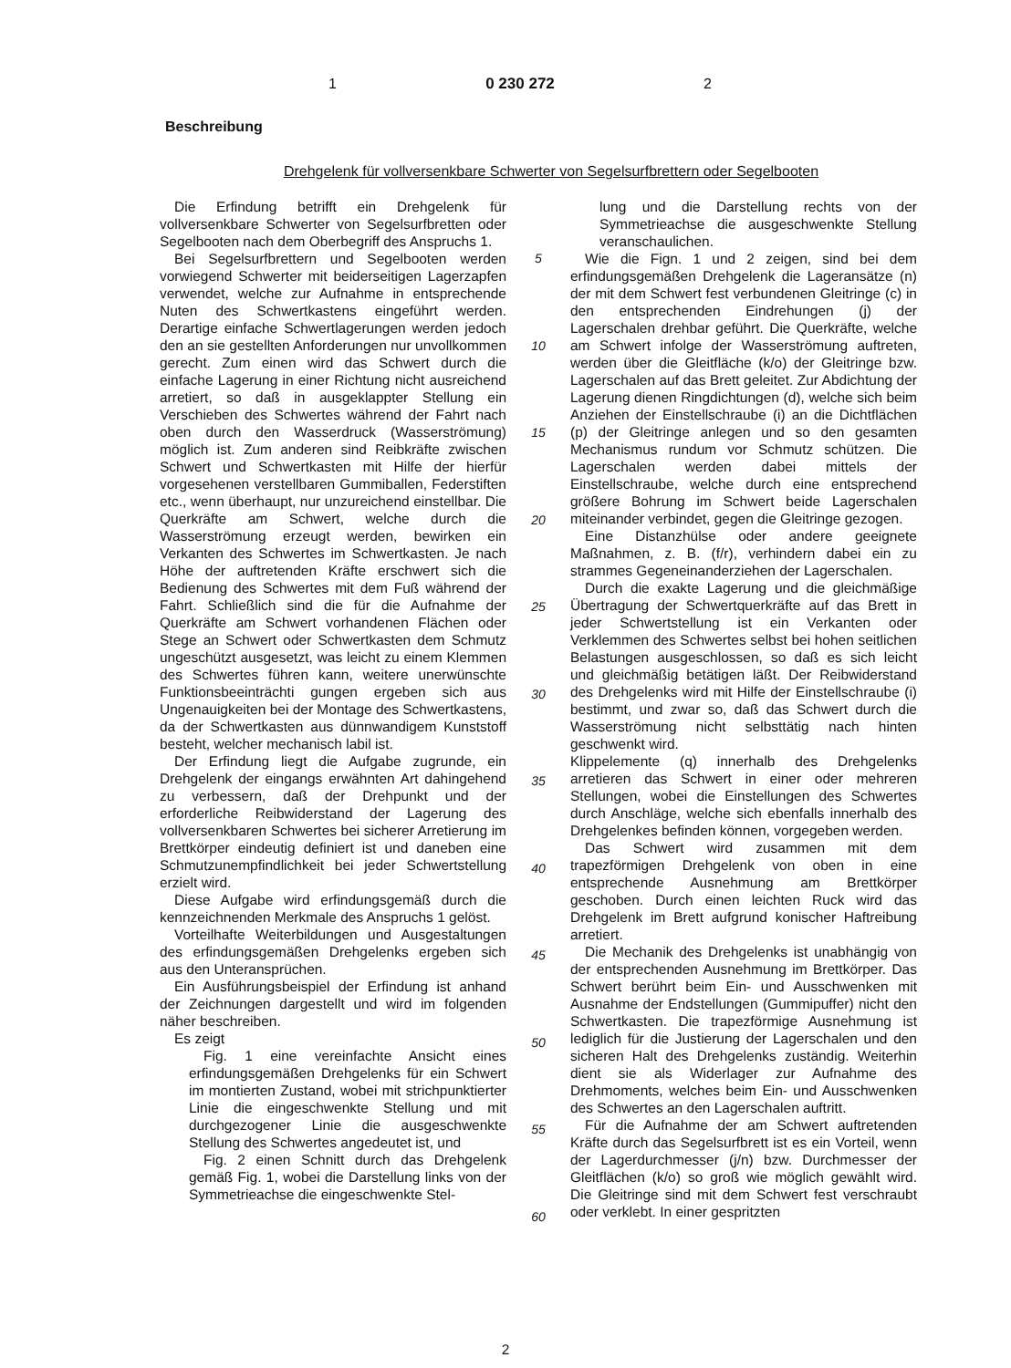1 0 230 272 2
Beschreibung
Drehgelenk für vollversenkbare Schwerter von Segelsurfbrettern oder Segelbooten
Die Erfindung betrifft ein Drehgelenk für vollversenkbare Schwerter von Segelsurfbretten oder Segelbooten nach dem Oberbegriff des Anspruchs 1.
Bei Segelsurfbrettern und Segelbooten werden vorwiegend Schwerter mit beiderseitigen Lagerzapfen verwendet, welche zur Aufnahme in entsprechende Nuten des Schwertkastens eingeführt werden. Derartige einfache Schwertlagerungen werden jedoch den an sie gestellten Anforderungen nur unvollkommen gerecht. Zum einen wird das Schwert durch die einfache Lagerung in einer Richtung nicht ausreichend arretiert, so daß in ausgeklappter Stellung ein Verschieben des Schwertes während der Fahrt nach oben durch den Wasserdruck (Wasserströmung) möglich ist. Zum anderen sind Reibkräfte zwischen Schwert und Schwertkasten mit Hilfe der hierfür vorgesehenen verstellbaren Gummiballen, Federstiften etc., wenn überhaupt, nur unzureichend einstellbar. Die Querkräfte am Schwert, welche durch die Wasserströmung erzeugt werden, bewirken ein Verkanten des Schwertes im Schwertkasten. Je nach Höhe der auftretenden Kräfte erschwert sich die Bedienung des Schwertes mit dem Fuß während der Fahrt. Schließlich sind die für die Aufnahme der Querkräfte am Schwert vorhandenen Flächen oder Stege an Schwert oder Schwertkasten dem Schmutz ungeschützt ausgesetzt, was leicht zu einem Klemmen des Schwertes führen kann, weitere unerwünschte Funktionsbeeinträchti gungen ergeben sich aus Ungenauigkeiten bei der Montage des Schwertkastens, da der Schwertkasten aus dünnwandigem Kunststoff besteht, welcher mechanisch labil ist.
Der Erfindung liegt die Aufgabe zugrunde, ein Drehgelenk der eingangs erwähnten Art dahingehend zu verbessern, daß der Drehpunkt und der erforderliche Reibwiderstand der Lagerung des vollversenkbaren Schwertes bei sicherer Arretierung im Brettkörper eindeutig definiert ist und daneben eine Schmutzunempfindlichkeit bei jeder Schwertstellung erzielt wird.
Diese Aufgabe wird erfindungsgemäß durch die kennzeichnenden Merkmale des Anspruchs 1 gelöst.
Vorteilhafte Weiterbildungen und Ausgestaltungen des erfindungsgemäßen Drehgelenks ergeben sich aus den Unteransprüchen.
Ein Ausführungsbeispiel der Erfindung ist anhand der Zeichnungen dargestellt und wird im folgenden näher beschreiben.
Es zeigt
Fig. 1 eine vereinfachte Ansicht eines erfindungsgemäßen Drehgelenks für ein Schwert im montierten Zustand, wobei mit strichpunktierter Linie die eingeschwenkte Stellung und mit durchgezogener Linie die ausgeschwenkte Stellung des Schwertes angedeutet ist, und
Fig. 2 einen Schnitt durch das Drehgelenk gemäß Fig. 1, wobei die Darstellung links von der Symmetrieachse die eingeschwenkte Stel-
5
10
15
20
25
30
35
40
45
50
55
60
lung und die Darstellung rechts von der Symmetrieachse die ausgeschwenkte Stellung veranschaulichen.
Wie die Fign. 1 und 2 zeigen, sind bei dem erfindungsgemäßen Drehgelenk die Lageransätze (n) der mit dem Schwert fest verbundenen Gleitringe (c) in den entsprechenden Eindrehungen (j) der Lagerschalen drehbar geführt. Die Querkräfte, welche am Schwert infolge der Wasserströmung auftreten, werden über die Gleitfläche (k/o) der Gleitringe bzw. Lagerschalen auf das Brett geleitet. Zur Abdichtung der Lagerung dienen Ringdichtungen (d), welche sich beim Anziehen der Einstellschraube (i) an die Dichtflächen (p) der Gleitringe anlegen und so den gesamten Mechanismus rundum vor Schmutz schützen. Die Lagerschalen werden dabei mittels der Einstellschraube, welche durch eine entsprechend größere Bohrung im Schwert beide Lagerschalen miteinander verbindet, gegen die Gleitringe gezogen.
Eine Distanzhülse oder andere geeignete Maßnahmen, z. B. (f/r), verhindern dabei ein zu strammes Gegeneinanderziehen der Lagerschalen.
Durch die exakte Lagerung und die gleichmäßige Übertragung der Schwertquerkräfte auf das Brett in jeder Schwertstellung ist ein Verkanten oder Verklemmen des Schwertes selbst bei hohen seitlichen Belastungen ausgeschlossen, so daß es sich leicht und gleichmäßig betätigen läßt. Der Reibwiderstand des Drehgelenks wird mit Hilfe der Einstellschraube (i) bestimmt, und zwar so, daß das Schwert durch die Wasserströmung nicht selbsttätig nach hinten geschwenkt wird.
Klippelemente (q) innerhalb des Drehgelenks arretieren das Schwert in einer oder mehreren Stellungen, wobei die Einstellungen des Schwertes durch Anschläge, welche sich ebenfalls innerhalb des Drehgelenkes befinden können, vorgegeben werden.
Das Schwert wird zusammen mit dem trapezförmigen Drehgelenk von oben in eine entsprechende Ausnehmung am Brettkörper geschoben. Durch einen leichten Ruck wird das Drehgelenk im Brett aufgrund konischer Haftreibung arretiert.
Die Mechanik des Drehgelenks ist unabhängig von der entsprechenden Ausnehmung im Brettkörper. Das Schwert berührt beim Ein- und Ausschwenken mit Ausnahme der Endstellungen (Gummipuffer) nicht den Schwertkasten. Die trapezförmige Ausnehmung ist lediglich für die Justierung der Lagerschalen und den sicheren Halt des Drehgelenks zuständig. Weiterhin dient sie als Widerlager zur Aufnahme des Drehmoments, welches beim Ein- und Ausschwenken des Schwertes an den Lagerschalen auftritt.
Für die Aufnahme der am Schwert auftretenden Kräfte durch das Segelsurfbrett ist es ein Vorteil, wenn der Lagerdurchmesser (j/n) bzw. Durchmesser der Gleitflächen (k/o) so groß wie möglich gewählt wird. Die Gleitringe sind mit dem Schwert fest verschraubt oder verklebt. In einer gespritzten
2